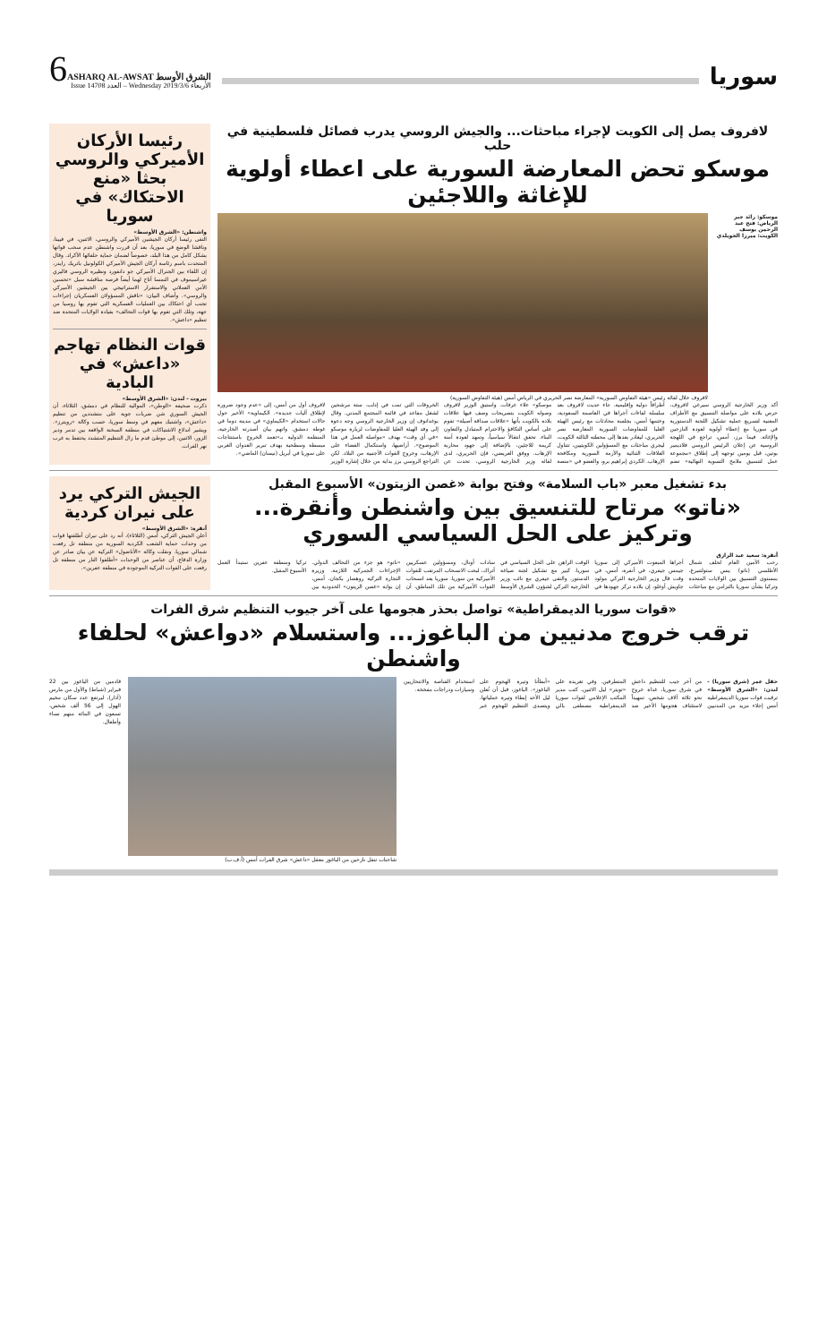سوريا
ASHARQ AL-AWSAT الشرق الأوسط
Issue 14708 العدد – Wednesday 2019/3/6 الأربعاء
6
لافروف يصل إلى الكويت لإجراء مباحثات... والجيش الروسي يدرب فصائل فلسطينية في حلب
موسكو تحض المعارضة السورية على اعطاء أولوية للإغاثة واللاجئين
موسكو: رائد جبر
الرياض: فتح عبد الرحمن يوسف
الكويت: ميرزا الخويلدي
لافروف خلال لقائه رئيس «هيئة التفاوض السورية» المعارضة نصر الحريري في الرياض أمس (هيئة التفاوض السورية)
أكد وزير الخارجية الروسي سيرغي لافروف، حرص بلاده على مواصلة التنسيق مع الأطراف المعنية لتسريع عملية تشكيل اللجنة الدستورية في سوريا مع إعطاء أولوية لعودة النازحين والإغاثة. فيما برز، أمس، تراجع في اللهجة الروسية عن إعلان الرئيس الروسي فلاديمير بوتين، قبل يومين توجهه إلى إطلاق «مجموعة عمل لتنسيق ملامح التسوية النهائية» تضم أطرافاً دولية وإقليمية. جاء حديث لافروف بعد سلسلة لقاءات أجراها في العاصمة السعودية، وختمها أمس، بجلسة محادثات مع رئيس الهيئة العليا للمفاوضات السورية المعارضة نصر الحريري، ليغادر بعدها إلى محطته الثالثة الكويت، ليجري مباحثات مع المسؤولين الكويتيين، تتناول العلاقات الثنائية والأزمة السورية ومكافحة الإرهاب. الكردي إبراهيم برو، والعضو في «منصة موسكو» علاء عرفات. واستبق الوزير لافروف وصوله الكويت بتصريحات وصف فيها علاقات بلاده بالكويت بأنها «علاقات صداقة أصيلة» تقوم على أساس التكافؤ والاحترام المتبادل والتعاون البناء. تحقق انتقالاً سياسياً، وتمهد لعودة آمنة كريمة للاجئين، بالإضافة إلى جهود محاربة الإرهاب. ووفق العريضي، فإن الحريري، لدى لقائه وزير الخارجية الروسي، تحدث عن الخروقات التي تمت في إدلب. ستة مرشحين لشغل مقاعد في قائمة المجتمع المدني. وقال بوغدانوف إن وزير الخارجية الروسي وجه دعوة إلى وفد الهيئة العليا للمفاوضات لزيارة موسكو «في أي وقت» بهدف «مواصلة العمل في هذا الموضوع». أراضيها، واستكمال القضاء على الإرهاب، وخروج القوات الأجنبية من البلاد. لكن التراجع الروسي برز بداية من خلال إشارة الوزير لافروف أول من أمس، إلى «عدم وجود ضرورة لإطلاق آليات جديدة». الكيماوية» الأخير حول حالات استخدام «الكيماوي» في مدينة دوما في غوطة دمشق. واتهم بيان أصدرته الخارجية، المنظمة الدولية بـ«تعمد الخروج باستنتاجات مبسطة وسطحية بهدف تبرير العدوان الغربي على سوريا في أبريل (نيسان) الماضي».
رئيسا الأركان الأميركي والروسي بحثا «منع الاحتكاك» في سوريا
واشنطن: «الشرق الأوسط»
التقى رئيسا أركان الجيشين الأميركي والروسي، الاثنين، في فيينا، وناقشا الوضع في سوريا، بعد أن قررت واشنطن عدم سحب قواتها بشكل كامل من هذا البلد، خصوصاً لضمان حماية حلفائها الأكراد. وقال المتحدث باسم رئاسة أركان الجيش الأميركي الكولونيل باتريك رايدر، إن اللقاء بين الجنرال الأميركي جو دانفورد ونظيره الروسي فاليري غيراسيموف في النمسا أتاح لهما أيضاً فرصة مناقشة سبل «تحسين الأمن العملاني والاستقرار الاستراتيجي بين الجيشين الأميركي والروسي». وأضاف البيان: «ناقش المسؤولان العسكريان إجراءات تجنب أي احتكاك بين العمليات العسكرية التي تقوم بها روسيا من جهة، وتلك التي تقوم بها قوات التحالف» بقيادة الولايات المتحدة ضد تنظيم «داعش».
قوات النظام تهاجم «داعش» في البادية
بيروت - لندن: «الشرق الأوسط»
ذكرت صحيفة «الوطن»، الموالية للنظام في دمشق، الثلاثاء، أن الجيش السوري شن ضربات جوية على متشددين من تنظيم «داعش»، واشتبك معهم في وسط سوريا، حسب وكالة «رويترز». ويشير اندلاع الاشتباكات في منطقة السخنة الواقعة بين تدمر ودير الزور، الاثنين، إلى موطئ قدم ما زال التنظيم المتشدد يحتفظ به غرب نهر الفرات.
بدء تشغيل معبر «باب السلامة» وفتح بوابة «غصن الزيتون» الأسبوع المقبل
«ناتو» مرتاح للتنسيق بين واشنطن وأنقرة... وتركيز على الحل السياسي السوري
أنقرة: سعيد عبد الرازق
رحب الأمين العام لحلف شمال الأطلسي (ناتو) ينس ستولتنبرغ، بمستوى التنسيق بين الولايات المتحدة وتركيا بشأن سوريا بالتزامن مع مباحثات أجراها المبعوث الأميركي إلى سوريا جيمس جيفري، في أنقرة، أمس، في وقت قال وزير الخارجية التركي مولود جاويش أوغلو، إن بلاده تركز جهودها في الوقت الراهن على الحل السياسي في سوريا. كبير مع تشكيل لجنة صياغة الدستور. والتقى جيفري مع نائب وزير الخارجية التركي لشؤون الشرق الأوسط سادات أونال، ومسؤولين عسكريين أتراك، لبحث الانسحاب المرتقب للقوات الأميركية من سوريا. سوريا بعد انسحاب القوات الأميركية من تلك المناطق، أن «ناتو» هو جزء من التحالف الدولي. الإجراءات الجمركية اللازمة. وزيرة التجارة التركية روهصار بكجان، أمس، إن بوابة «غصن الزيتون» الحدودية بين تركيا ومنطقة عفرين ستبدأ العمل الأسبوع المقبل.
الجيش التركي يرد على نيران كردية
أنقرة: «الشرق الأوسط»
أعلن الجيش التركي، أمس (الثلاثاء)، أنه رد على نيران أطلقتها قوات من وحدات حماية الشعب الكردية السورية من منطقة تل رفعت شمالي سوريا. ونقلت وكالة «الأناضول» التركية عن بيان صادر عن وزارة الدفاع، أن عناصر من الوحدات «أطلقوا النار من منطقة تل رفعت على القوات التركية الموجودة في منطقة عفرين».
«قوات سوريا الديمقراطية» تواصل بحذر هجومها على آخر جيوب التنظيم شرق الفرات
ترقب خروج مدنيين من الباغوز... واستسلام «دواعش» لحلفاء واشنطن
حقل عمر (شرق سوريا) - لندن: «الشرق الأوسط» ترقبت قوات سوريا الديمقراطية أمس إجلاء مزيد من المدنيين من آخر جيب للتنظيم داعش في شرق سوريا، غداة خروج نحو ثلاثة آلاف شخص، تمهيداً لاستئناف هجومها الأخير ضد المتطرفين. وفي تغريدة على «تويتر» ليل الاثنين، كتب مدير المكتب الإعلامي لقوات سوريا الديمقراطية مصطفى بالي «أبطأنا وتيرة الهجوم على الباغوز». الباغوز، قبل أن تُعلن ليل الأحد إبطاء وتيرة عملياتها. ويتصدى التنظيم للهجوم عبر استخدام القناصة والانتحاريين وسيارات ودراجات مفخخة.
شاحنات تنقل نازحين من الباغوز معقل «داعش» شرق الفرات أمس (أ.ف.ب)
قادمين من الباغوز بين 22 فبراير (شباط) والأول من مارس (آذار)، ليرتفع عدد سكان مخيم الهول إلى 56 ألف شخص، تسعون في المائة منهم نساء وأطفال.